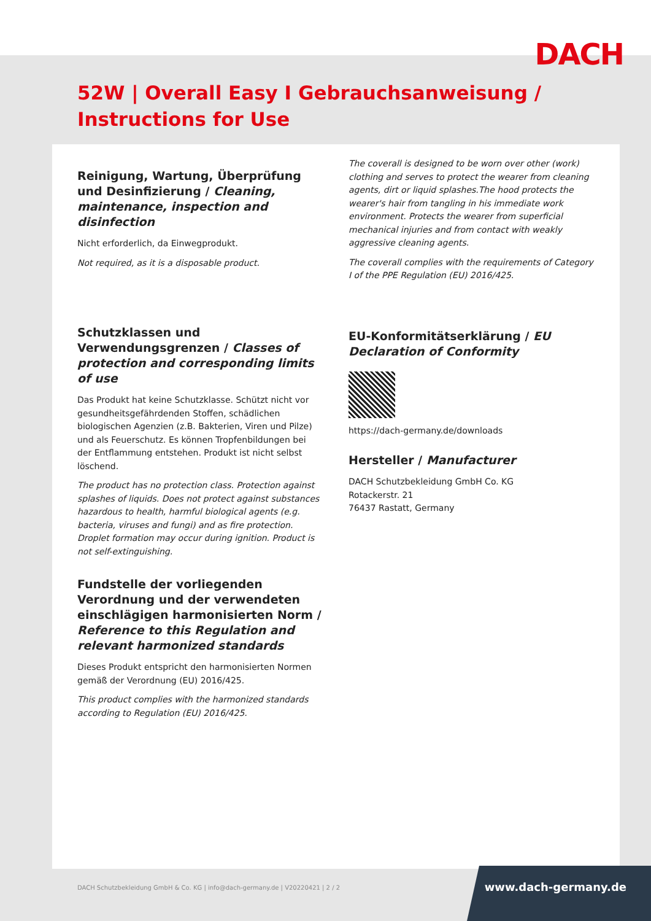DACH
52W | Overall Easy I Gebrauchsanweisung / Instructions for Use
Reinigung, Wartung, Überprüfung und Desinfizierung / Cleaning, maintenance, inspection and disinfection
Nicht erforderlich, da Einwegprodukt.
Not required, as it is a disposable product.
Schutzklassen und Verwendungsgrenzen / Classes of protection and corresponding limits of use
Das Produkt hat keine Schutzklasse. Schützt nicht vor gesundheitsgefährdenden Stoffen, schädlichen biologischen Agenzien (z.B. Bakterien, Viren und Pilze) und als Feuerschutz. Es können Tropfenbildungen bei der Entflammung entstehen. Produkt ist nicht selbst löschend.
The product has no protection class. Protection against splashes of liquids. Does not protect against substances hazardous to health, harmful biological agents (e.g. bacteria, viruses and fungi) and as fire protection. Droplet formation may occur during ignition. Product is not self-extinguishing.
Fundstelle der vorliegenden Verordnung und der verwendeten einschlägigen harmonisierten Norm / Reference to this Regulation and relevant harmonized standards
Dieses Produkt entspricht den harmonisierten Normen gemäß der Verordnung (EU) 2016/425.
This product complies with the harmonized standards according to Regulation (EU) 2016/425.
The coverall is designed to be worn over other (work) clothing and serves to protect the wearer from cleaning agents, dirt or liquid splashes.The hood protects the wearer's hair from tangling in his immediate work environment. Protects the wearer from superficial mechanical injuries and from contact with weakly aggressive cleaning agents.
The coverall complies with the requirements of Category I of the PPE Regulation (EU) 2016/425.
EU-Konformitätserklärung / EU Declaration of Conformity
https://dach-germany.de/downloads
Hersteller / Manufacturer
DACH Schutzbekleidung GmbH Co. KG
Rotackerstr. 21
76437 Rastatt, Germany
DACH Schutzbekleidung GmbH & Co. KG | info@dach-germany.de | V20220421 | 2 / 2
www.dach-germany.de